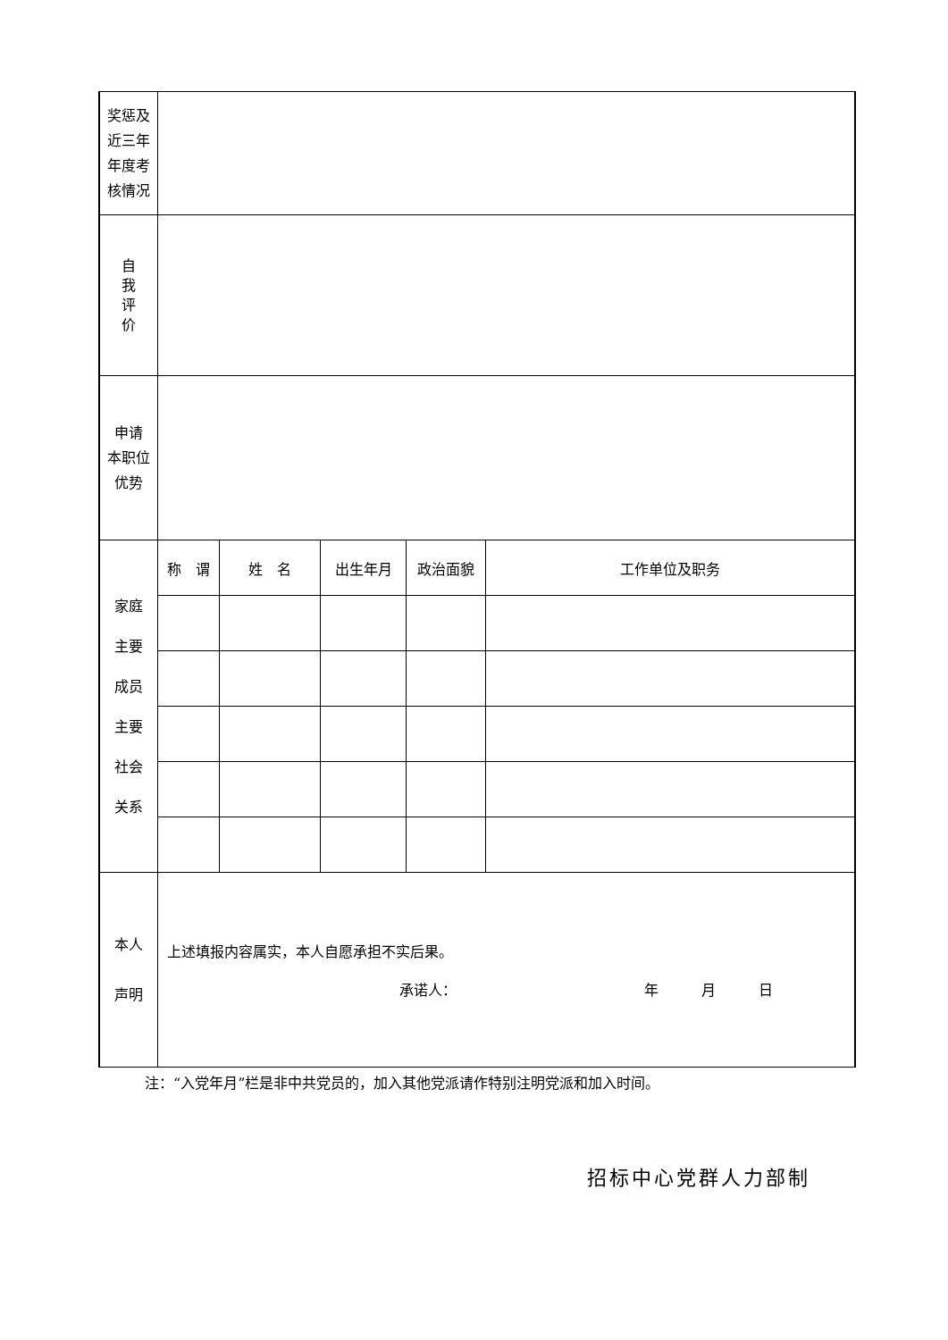| 奖惩及 近三年 年度考 核情况 | | | | | |
| 自 我 评 价 | | | | | |
| 申请 本职位 优势 | | | | | |
| 家庭 主要 成员 主要 社会 关系 | 称 谓 | 姓 名 | 出生年月 | 政治面貌 | 工作单位及职务 |
| 本人 声明 | 上述填报内容属实，本人自愿承担不实后果。 承诺人： 年 月 日 | | | | |
注：“入党年月”栏是非中共党员的，加入其他党派请作特别注明党派和加入时间。
招标中心党群人力部制